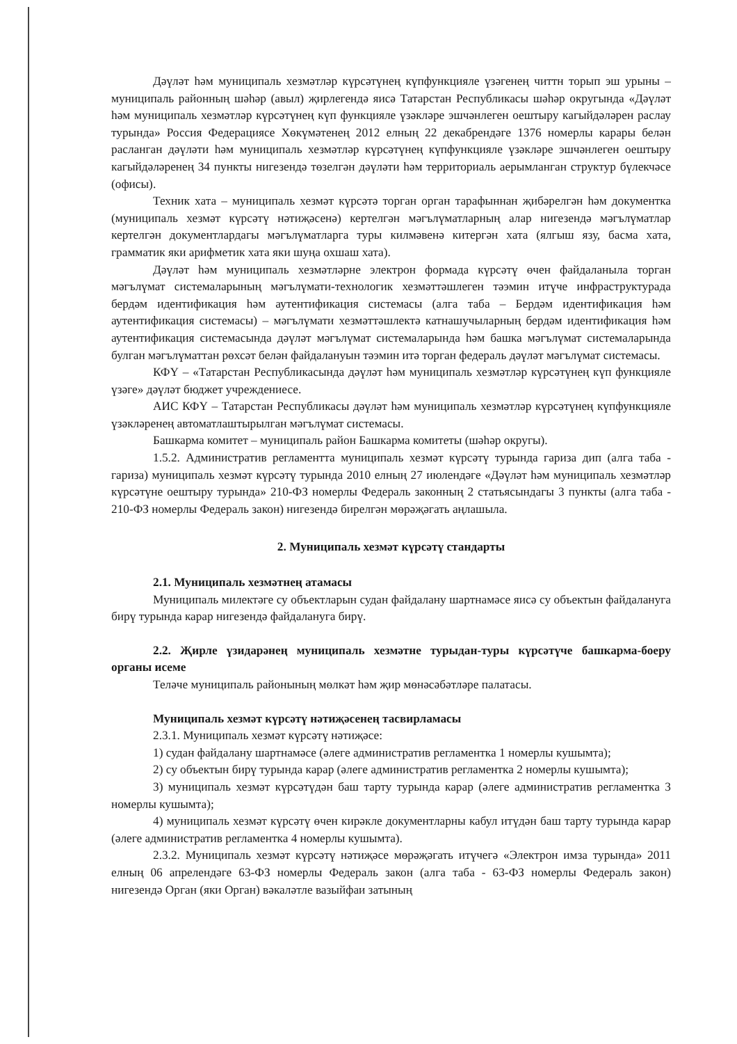Дәүләт һәм муниципаль хезмәтләр күрсәтүнең күпфункцияле үзәгенең читтн торып эш урыны – муниципаль районның шәһәр (авыл) җирлегендә яисә Татарстан Республикасы шәһәр округында «Дәүләт һәм муниципаль хезмәтләр күрсәтүнең күп функцияле үзәкләре эшчәнлеген оештыру кагыйдәләрен раслау турында» Россия Федерациясе Хөкүмәтенең 2012 елның 22 декабрендәге 1376 номерлы карары белән расланган дәүләти һәм муниципаль хезмәтләр күрсәтүнең күпфункцияле үзәкләре эшчәнлеген оештыру кагыйдәләренең 34 пункты нигезендә төзелгән дәүләти һәм территориаль аерымланган структур бүлекчәсе (офисы).
Техник хата – муниципаль хезмәт күрсәтә торган орган тарафыннан җибәрелгән һәм документка (муниципаль хезмәт күрсәтү нәтиҗәсенә) кертелгән мәгълүматларның алар нигезендә мәгълүматлар кертелгән документлардагы мәгълүматларга туры килмәвенә китергән хата (ялгыш язу, басма хата, грамматик яки арифметик хата яки шуңа охшаш хата).
Дәүләт һәм муниципаль хезмәтләрне электрон формада күрсәтү өчен файдаланыла торган мәгълүмат системаларының мәгълүмати-технологик хезмәттәшлеген тәэмин итүче инфраструктурада бердәм идентификация һәм аутентификация системасы (алга таба – Бердәм идентификация һәм аутентификация системасы) – мәгълүмати хезмәттәшлектә катнашучыларның бердәм идентификация һәм аутентификация системасында дәүләт мәгълүмат системаларында һәм башка мәгълүмат системаларында булган мәгълүматтан рөхсәт белән файдалануын тәэмин итә торган федераль дәүләт мәгълүмат системасы.
КФҮ – «Татарстан Республикасында дәүләт һәм муниципаль хезмәтләр күрсәтүнең күп функцияле үзәге» дәүләт бюджет учреждениесе.
АИС КФҮ – Татарстан Республикасы дәүләт һәм муниципаль хезмәтләр күрсәтүнең күпфункцияле үзәкләренең автоматлаштырылган мәгълүмат системасы.
Башкарма комитет – муниципаль район Башкарма комитеты (шәһәр округы).
1.5.2. Административ регламентта муниципаль хезмәт күрсәтү турында гариза дип (алга таба - гариза) муниципаль хезмәт күрсәтү турында 2010 елның 27 июлендәге «Дәүләт һәм муниципаль хезмәтләр күрсәтүне оештыру турында» 210-ФЗ номерлы Федераль законның 2 статьясындагы 3 пункты (алга таба - 210-ФЗ номерлы Федераль закон) нигезендә бирелгән мөрәҗәгать аңлашыла.
2. Муниципаль хезмәт күрсәтү стандарты
2.1. Муниципаль хезмәтнең атамасы
Муниципаль милектәге су объектларын судан файдалану шартнамәсе яисә су объектын файдалануга бирү турында карар нигезендә файдалануга бирү.
2.2. Җирле үзидарәнең муниципаль хезмәтне турыдан-туры күрсәтүче башкарма-боеру органы исеме
Теләче муниципаль районының мөлкәт һәм җир мөнәсәбәтләре палатасы.
Муниципаль хезмәт күрсәтү нәтиҗәсенең тасвирламасы
2.3.1. Муниципаль хезмәт күрсәтү нәтиҗәсе:
1) судан файдалану шартнамәсе (әлеге административ регламентка 1 номерлы кушымта);
2) су объектын бирү турында карар (әлеге административ регламентка 2 номерлы кушымта);
3) муниципаль хезмәт күрсәтүдән баш тарту турында карар (әлеге административ регламентка 3 номерлы кушымта);
4) муниципаль хезмәт күрсәтү өчен кирәкле документларны кабул итүдән баш тарту турында карар (әлеге административ регламентка 4 номерлы кушымта).
2.3.2. Муниципаль хезмәт күрсәтү нәтиҗәсе мөрәҗәгать итүчегә «Электрон имза турында» 2011 елның 06 апрелендәге 63-ФЗ номерлы Федераль закон (алга таба - 63-ФЗ номерлы Федераль закон) нигезендә Орган (яки Орган) вәкаләтле вазыйфаи затының